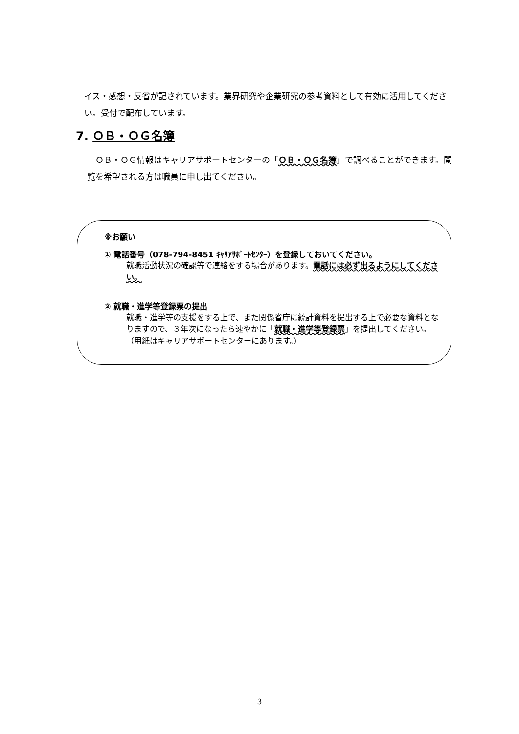イス・感想・反省が記されています。業界研究や企業研究の参考資料として有効に活用してください。受付で配布しています。
7. ＯＢ・ＯＧ名簿
ＯＢ・ＯＧ情報はキャリアサポートセンターの「ＯＢ・ＯＧ名簿」で調べることができます。閲覧を希望される方は職員に申し出てください。
※お願い
① 電話番号（078-794-8451 ｷｬﾘｱｻﾎﾟｰﾄｾﾝﾀｰ）を登録しておいてください。
就職活動状況の確認等で連絡をする場合があります。電話には必ず出るようにしてください。
② 就職・進学等登録票の提出
就職・進学等の支援をする上で、また関係省庁に統計資料を提出する上で必要な資料となりますので、３年次になったら速やかに「就職・進学等登録票」を提出してください。（用紙はキャリアサポートセンターにあります。）
3